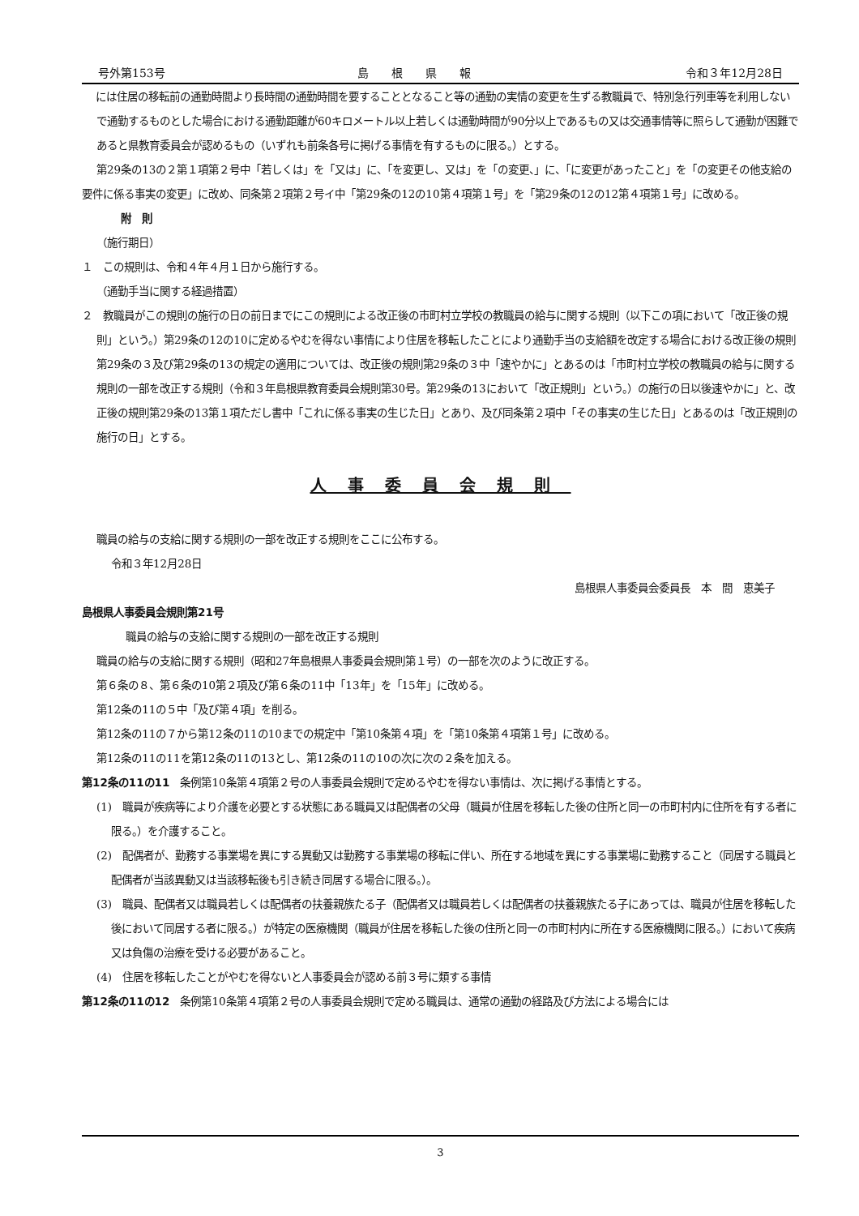号外第153号 島根県報 令和３年12月28日
には住居の移転前の通勤時間より長時間の通勤時間を要することとなること等の通勤の実情の変更を生ずる教職員で、特別急行列車等を利用しないで通勤するものとした場合における通勤距離が60キロメートル以上若しくは通勤時間が90分以上であるもの又は交通事情等に照らして通勤が困難であると県教育委員会が認めるもの（いずれも前条各号に掲げる事情を有するものに限る。）とする。
第29条の13の２第１項第２号中「若しくは」を「又は」に、「を変更し、又は」を「の変更、」に、「に変更があったこと」を「の変更その他支給の要件に係る事実の変更」に改め、同条第２項第２号イ中「第29条の12の10第４項第１号」を「第29条の12の12第４項第１号」に改める。
附　則
（施行期日）
１　この規則は、令和４年４月１日から施行する。
（通勤手当に関する経過措置）
２　教職員がこの規則の施行の日の前日までにこの規則による改正後の市町村立学校の教職員の給与に関する規則（以下この項において「改正後の規則」という。）第29条の12の10に定めるやむを得ない事情により住居を移転したことにより通勤手当の支給額を改定する場合における改正後の規則第29条の３及び第29条の13の規定の適用については、改正後の規則第29条の３中「速やかに」とあるのは「市町村立学校の教職員の給与に関する規則の一部を改正する規則（令和３年島根県教育委員会規則第30号。第29条の13において「改正規則」という。）の施行の日以後速やかに」と、改正後の規則第29条の13第１項ただし書中「これに係る事実の生じた日」とあり、及び同条第２項中「その事実の生じた日」とあるのは「改正規則の施行の日」とする。
人事委員会規則
職員の給与の支給に関する規則の一部を改正する規則をここに公布する。
令和３年12月28日
島根県人事委員会委員長　本　間　恵美子
島根県人事委員会規則第21号
職員の給与の支給に関する規則の一部を改正する規則
職員の給与の支給に関する規則（昭和27年島根県人事委員会規則第１号）の一部を次のように改正する。
第６条の８、第６条の10第２項及び第６条の11中「13年」を「15年」に改める。
第12条の11の５中「及び第４項」を削る。
第12条の11の７から第12条の11の10までの規定中「第10条第４項」を「第10条第４項第１号」に改める。
第12条の11の11を第12条の11の13とし、第12条の11の10の次に次の２条を加える。
第12条の11の11　条例第10条第４項第２号の人事委員会規則で定めるやむを得ない事情は、次に掲げる事情とする。
(1)　職員が疾病等により介護を必要とする状態にある職員又は配偶者の父母（職員が住居を移転した後の住所と同一の市町村内に住所を有する者に限る。）を介護すること。
(2)　配偶者が、勤務する事業場を異にする異動又は勤務する事業場の移転に伴い、所在する地域を異にする事業場に勤務すること（同居する職員と配偶者が当該異動又は当該移転後も引き続き同居する場合に限る。）。
(3)　職員、配偶者又は職員若しくは配偶者の扶養親族たる子（配偶者又は職員若しくは配偶者の扶養親族たる子にあっては、職員が住居を移転した後において同居する者に限る。）が特定の医療機関（職員が住居を移転した後の住所と同一の市町村内に所在する医療機関に限る。）において疾病又は負傷の治療を受ける必要があること。
(4)　住居を移転したことがやむを得ないと人事委員会が認める前３号に類する事情
第12条の11の12　条例第10条第４項第２号の人事委員会規則で定める職員は、通常の通勤の経路及び方法による場合には
3